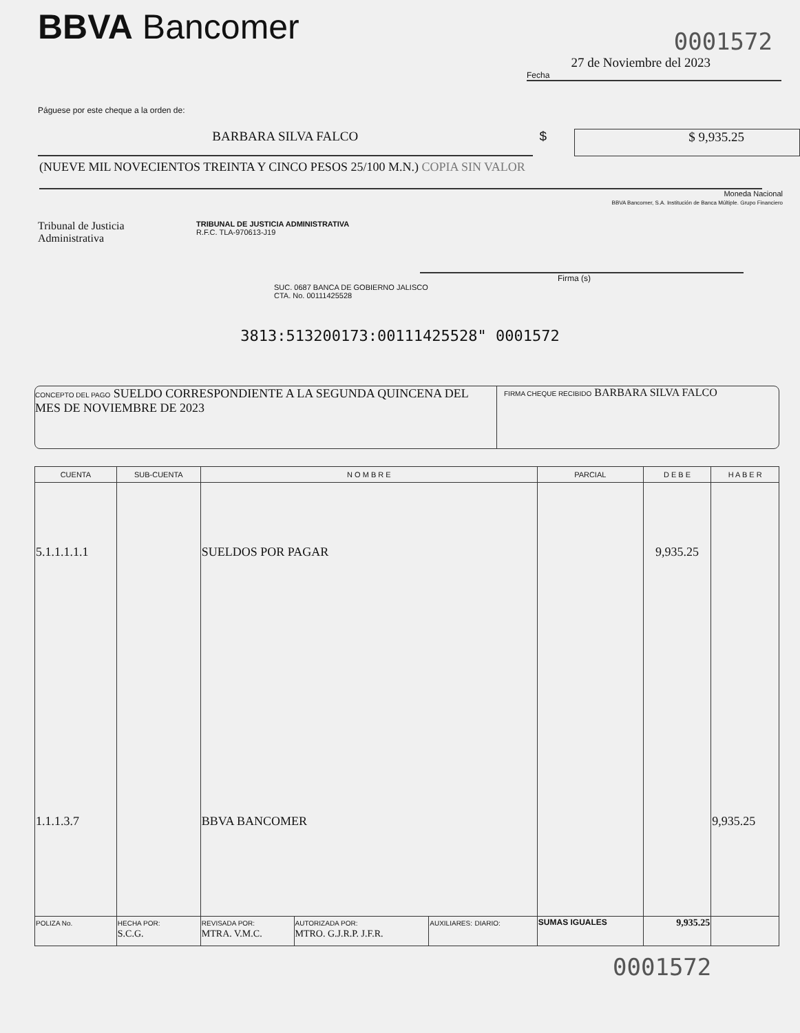BBVA Bancomer
0001572
27 de Noviembre del 2023
Fecha
Páguese por este cheque a la orden de:
BARBARA SILVA FALCO $
$ 9,935.25
(NUEVE MIL NOVECIENTOS TREINTA Y CINCO PESOS 25/100 M.N.) COPIA SIN VALOR
Moneda Nacional
BBVA Bancomer, S.A. Institución de Banca Múltiple. Grupo Financiero
Tribunal de Justicia
Administrativa
TRIBUNAL DE JUSTICIA ADMINISTRATIVA
R.F.C. TLA-970613-J19
Firma (s)
SUC. 0687 BANCA DE GOBIERNO JALISCO
CTA. No. 00111425528
3813:513200173:00111425528" 0001572
CONCEPTO DEL PAGO SUELDO CORRESPONDIENTE A LA SEGUNDA QUINCENA DEL MES DE NOVIEMBRE DE 2023
FIRMA CHEQUE RECIBIDO BARBARA SILVA FALCO
| CUENTA | SUB-CUENTA | N O M B R E | | | PARCIAL | D E B E | H A B E R |
| --- | --- | --- | --- | --- | --- | --- | --- |
| 5.1.1.1.1.1 | | SUELDOS POR PAGAR | | | | 9,935.25 | |
| 1.1.1.3.7 | | BBVA BANCOMER | | | | | 9,935.25 |
| POLIZA No. | HECHA POR: S.C.G. | REVISADA POR: MTRA. V.M.C. | AUTORIZADA POR: MTRO. G.J.R.P. J.F.R. | AUXILIARES: DIARIO: | SUMAS IGUALES | 9,935.25 | |
0001572